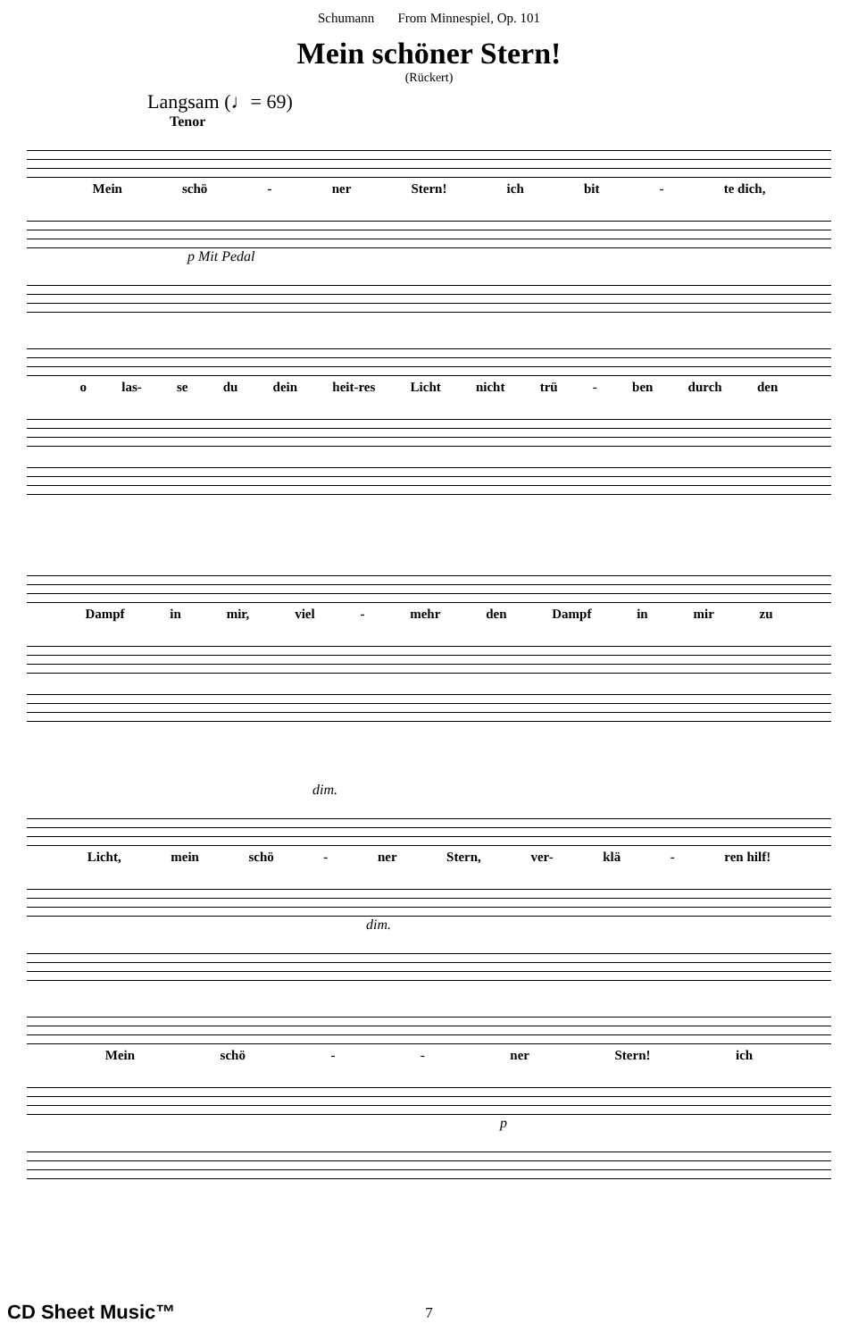Schumann From Minnespiel, Op. 101
Mein schöner Stern!
(Rückert)
Langsam (♩= 69)
Tenor
Mein schö - ner Stern! ich bit - te dich,
p Mit Pedal
o las- se du dein heit-res Licht nicht trü - ben durch den
Dampf in mir, viel - mehr den Dampf in mir zu
dim.
Licht, mein schö - ner Stern, ver- klä - ren hilf!
dim.
Mein schö - - ner Stern! ich
p
CD Sheet Music™ 7